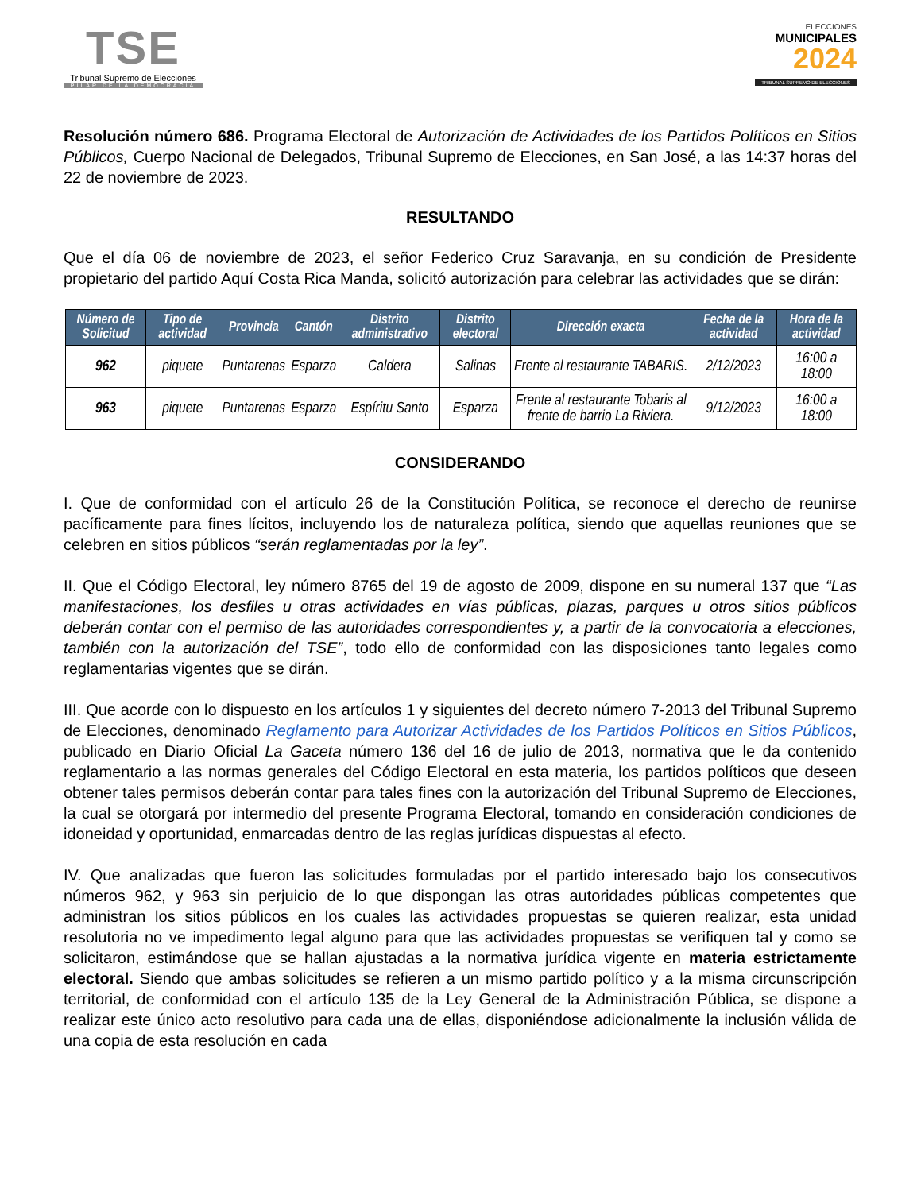TSE
Tribunal Supremo de Elecciones
PILAR DE LA DEMOCRACIA
ELECCIONES
MUNICIPALES
2024
TRIBUNAL SUPREMO DE ELECCIONES
Resolución número 686. Programa Electoral de Autorización de Actividades de los Partidos Políticos en Sitios Públicos, Cuerpo Nacional de Delegados, Tribunal Supremo de Elecciones, en San José, a las 14:37 horas del 22 de noviembre de 2023.
RESULTANDO
Que el día 06 de noviembre de 2023, el señor Federico Cruz Saravanja, en su condición de Presidente propietario del partido Aquí Costa Rica Manda, solicitó autorización para celebrar las actividades que se dirán:
| Número de Solicitud | Tipo de actividad | Provincia | Cantón | Distrito administrativo | Distrito electoral | Dirección exacta | Fecha de la actividad | Hora de la actividad |
| --- | --- | --- | --- | --- | --- | --- | --- | --- |
| 962 | piquete | Puntarenas | Esparza | Caldera | Salinas | Frente al restaurante TABARIS. | 2/12/2023 | 16:00 a 18:00 |
| 963 | piquete | Puntarenas | Esparza | Espíritu Santo | Esparza | Frente al restaurante Tobaris al frente de barrio La Riviera. | 9/12/2023 | 16:00 a 18:00 |
CONSIDERANDO
I. Que de conformidad con el artículo 26 de la Constitución Política, se reconoce el derecho de reunirse pacíficamente para fines lícitos, incluyendo los de naturaleza política, siendo que aquellas reuniones que se celebren en sitios públicos “serán reglamentadas por la ley”.
II. Que el Código Electoral, ley número 8765 del 19 de agosto de 2009, dispone en su numeral 137 que “Las manifestaciones, los desfiles u otras actividades en vías públicas, plazas, parques u otros sitios públicos deberán contar con el permiso de las autoridades correspondientes y, a partir de la convocatoria a elecciones, también con la autorización del TSE”, todo ello de conformidad con las disposiciones tanto legales como reglamentarias vigentes que se dirán.
III. Que acorde con lo dispuesto en los artículos 1 y siguientes del decreto número 7-2013 del Tribunal Supremo de Elecciones, denominado Reglamento para Autorizar Actividades de los Partidos Políticos en Sitios Públicos, publicado en Diario Oficial La Gaceta número 136 del 16 de julio de 2013, normativa que le da contenido reglamentario a las normas generales del Código Electoral en esta materia, los partidos políticos que deseen obtener tales permisos deberán contar para tales fines con la autorización del Tribunal Supremo de Elecciones, la cual se otorgará por intermedio del presente Programa Electoral, tomando en consideración condiciones de idoneidad y oportunidad, enmarcadas dentro de las reglas jurídicas dispuestas al efecto.
IV. Que analizadas que fueron las solicitudes formuladas por el partido interesado bajo los consecutivos números 962, y 963 sin perjuicio de lo que dispongan las otras autoridades públicas competentes que administran los sitios públicos en los cuales las actividades propuestas se quieren realizar, esta unidad resolutoria no ve impedimento legal alguno para que las actividades propuestas se verifiquen tal y como se solicitaron, estimándose que se hallan ajustadas a la normativa jurídica vigente en materia estrictamente electoral. Siendo que ambas solicitudes se refieren a un mismo partido político y a la misma circunscripción territorial, de conformidad con el artículo 135 de la Ley General de la Administración Pública, se dispone a realizar este único acto resolutivo para cada una de ellas, disponiéndose adicionalmente la inclusión válida de una copia de esta resolución en cada